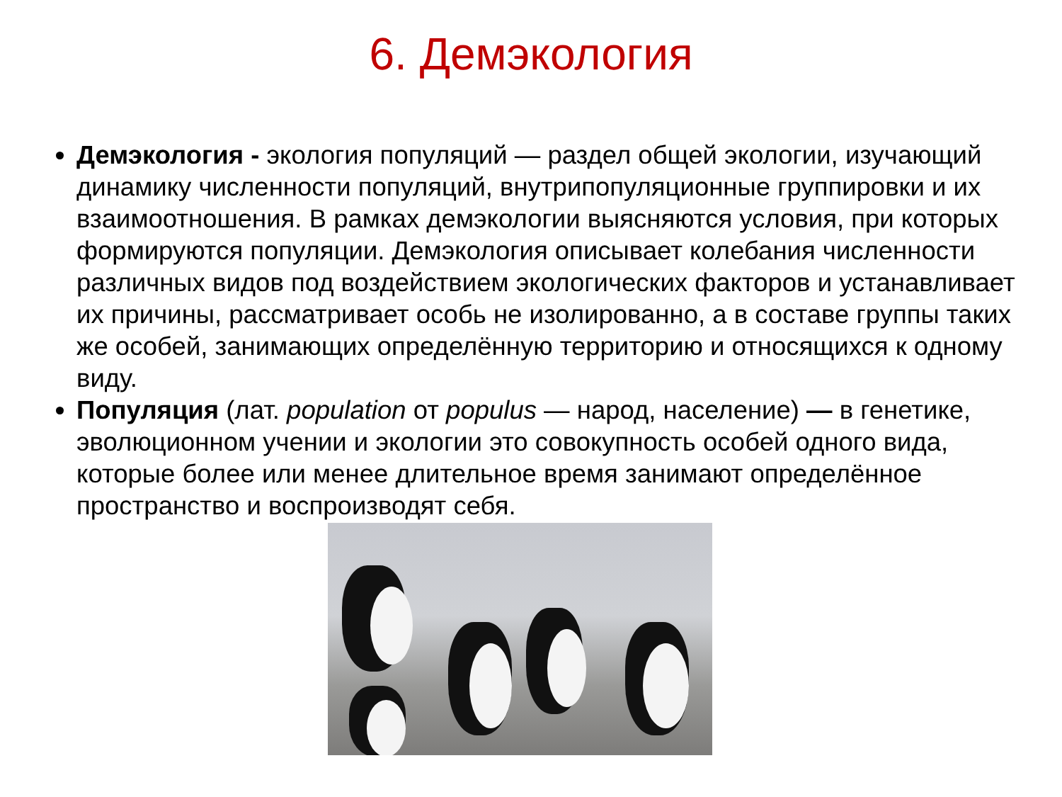6. Демэкология
Демэкология - экология популяций — раздел общей экологии, изучающий динамику численности популяций, внутрипопуляционные группировки и их взаимоотношения. В рамках демэкологии выясняются условия, при которых формируются популяции. Демэкология описывает колебания численности различных видов под воздействием экологических факторов и устанавливает их причины, рассматривает особь не изолированно, а в составе группы таких же особей, занимающих определённую территорию и относящихся к одному виду.
Популяция (лат. population от populus — народ, население) — в генетике, эволюционном учении и экологии это совокупность особей одного вида, которые более или менее длительное время занимают определённое пространство и воспроизводят себя.